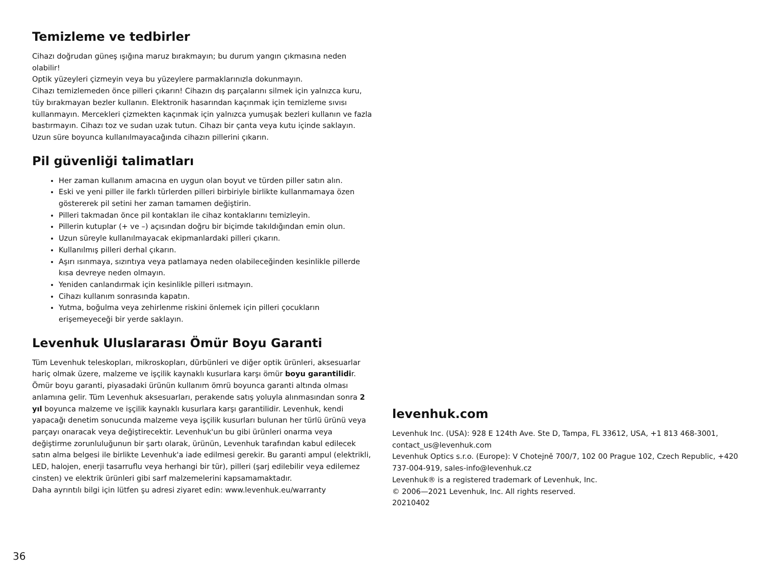Temizleme ve tedbirler
Cihazı doğrudan güneş ışığına maruz bırakmayın; bu durum yangın çıkmasına neden olabilir!
Optik yüzeyleri çizmeyin veya bu yüzeylere parmaklarınızla dokunmayın.
Cihazı temizlemeden önce pilleri çıkarın! Cihazın dış parçalarını silmek için yalnızca kuru, tüy bırakmayan bezler kullanın. Elektronik hasarından kaçınmak için temizleme sıvısı kullanmayın. Mercekleri çizmekten kaçınmak için yalnızca yumuşak bezleri kullanın ve fazla bastırmayın. Cihazı toz ve sudan uzak tutun. Cihazı bir çanta veya kutu içinde saklayın. Uzun süre boyunca kullanılmayacağında cihazın pillerini çıkarın.
Pil güvenliği talimatları
Her zaman kullanım amacına en uygun olan boyut ve türden piller satın alın.
Eski ve yeni piller ile farklı türlerden pilleri birbiriyle birlikte kullanmamaya özen göstererek pil setini her zaman tamamen değiştirin.
Pilleri takmadan önce pil kontakları ile cihaz kontaklarını temizleyin.
Pillerin kutuplar (+ ve –) açısından doğru bir biçimde takıldığından emin olun.
Uzun süreyle kullanılmayacak ekipmanlardaki pilleri çıkarın.
Kullanılmış pilleri derhal çıkarın.
Aşırı ısınmaya, sızıntıya veya patlamaya neden olabileceğinden kesinlikle pillerde kısa devreye neden olmayın.
Yeniden canlandırmak için kesinlikle pilleri ısıtmayın.
Cihazı kullanım sonrasında kapatın.
Yutma, boğulma veya zehirlenme riskini önlemek için pilleri çocukların erişemeyeceği bir yerde saklayın.
Levenhuk Uluslararası Ömür Boyu Garanti
Tüm Levenhuk teleskopları, mikroskopları, dürbünleri ve diğer optik ürünleri, aksesuarlar hariç olmak üzere, malzeme ve işçilik kaynaklı kusurlara karşı ömür boyu garantilidir. Ömür boyu garanti, piyasadaki ürünün kullanım ömrü boyunca garanti altında olması anlamına gelir. Tüm Levenhuk aksesuarları, perakende satış yoluyla alınmasından sonra 2 yıl boyunca malzeme ve işçilik kaynaklı kusurlara karşı garantilidir. Levenhuk, kendi yapacağı denetim sonucunda malzeme veya işçilik kusurları bulunan her türlü ürünü veya parçayı onaracak veya değiştirecektir. Levenhuk'un bu gibi ürünleri onarma veya değiştirme zorunluluğunun bir şartı olarak, ürünün, Levenhuk tarafından kabul edilecek satın alma belgesi ile birlikte Levenhuk'a iade edilmesi gerekir. Bu garanti ampul (elektrikli, LED, halojen, enerji tasarruflu veya herhangi bir tür), pilleri (şarj edilebilir veya edilemez cinsten) ve elektrik ürünleri gibi sarf malzemelerini kapsamamaktadır.
Daha ayrıntılı bilgi için lütfen şu adresi ziyaret edin: www.levenhuk.eu/warranty
levenhuk.com
Levenhuk Inc. (USA): 928 E 124th Ave. Ste D, Tampa, FL 33612, USA, +1 813 468-3001, contact_us@levenhuk.com
Levenhuk Optics s.r.o. (Europe): V Chotejně 700/7, 102 00 Prague 102, Czech Republic, +420 737-004-919, sales-info@levenhuk.cz
Levenhuk® is a registered trademark of Levenhuk, Inc.
© 2006—2021 Levenhuk, Inc. All rights reserved.
20210402
36